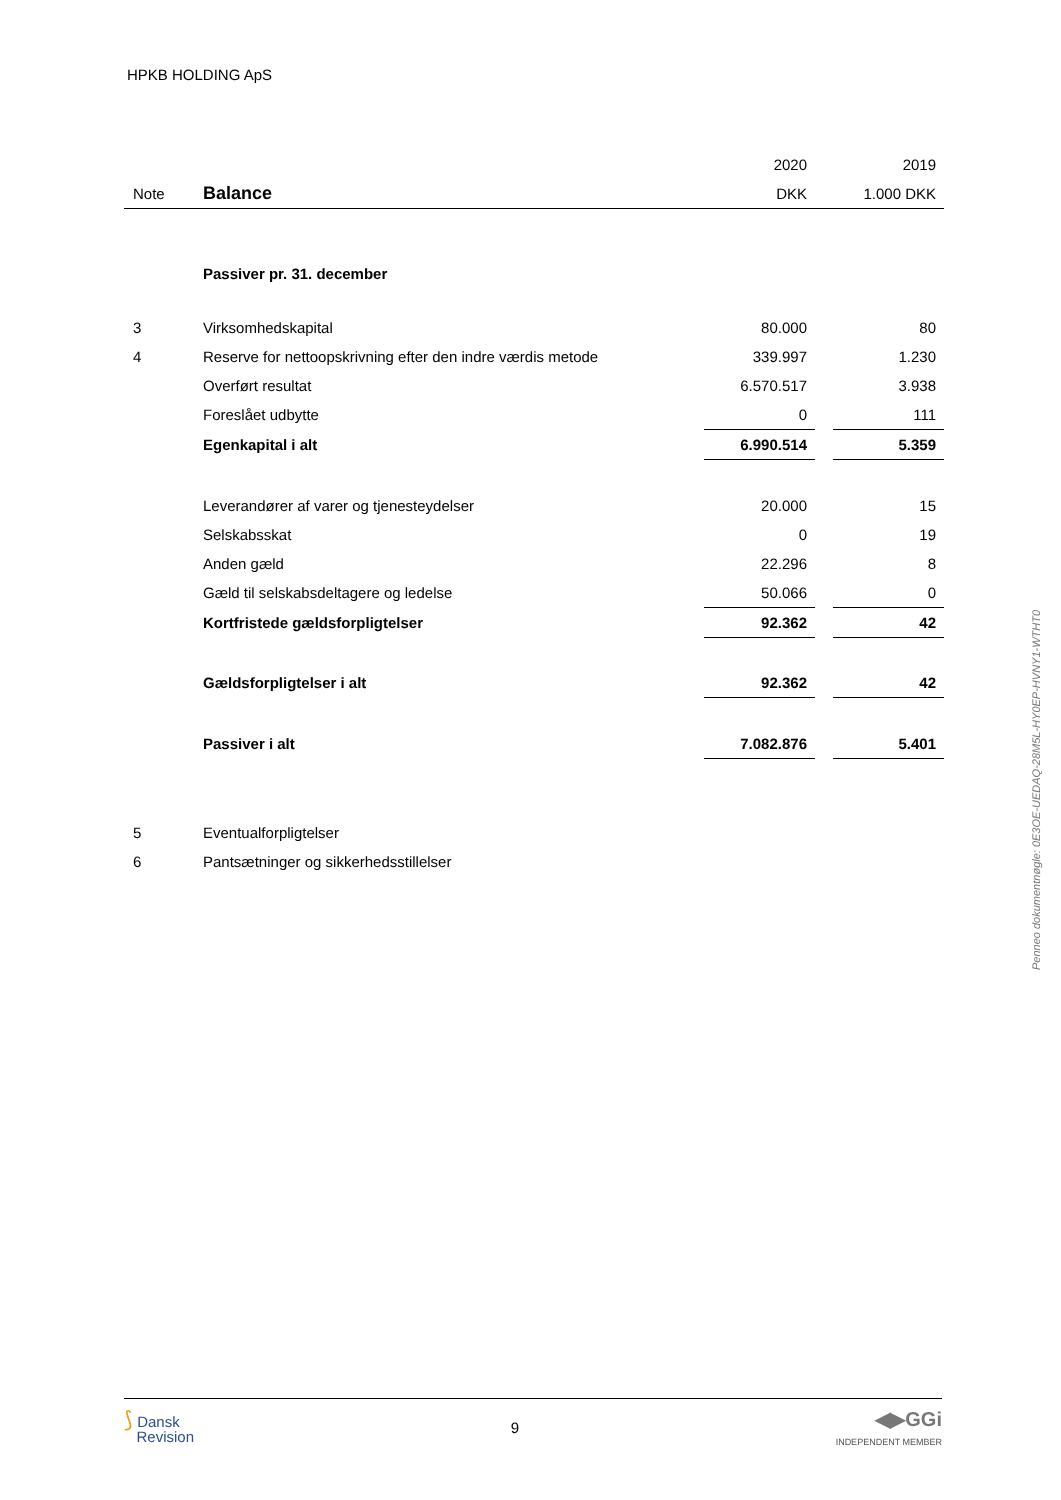HPKB HOLDING ApS
| | | 2020 | | 2019 |
| Note | Balance | DKK | | 1.000 DKK |
| | Passiver pr. 31. december | | | |
| 3 | Virksomhedskapital | 80.000 | | 80 |
| 4 | Reserve for nettoopskrivning efter den indre værdis metode | 339.997 | | 1.230 |
| | Overført resultat | 6.570.517 | | 3.938 |
| | Foreslået udbytte | 0 | | 111 |
| | Egenkapital i alt | 6.990.514 | | 5.359 |
| | Leverandører af varer og tjenesteydelser | 20.000 | | 15 |
| | Selskabsskat | 0 | | 19 |
| | Anden gæld | 22.296 | | 8 |
| | Gæld til selskabsdeltagere og ledelse | 50.066 | | 0 |
| | Kortfristede gældsforpligtelser | 92.362 | | 42 |
| | Gældsforpligtelser i alt | 92.362 | | 42 |
| | Passiver i alt | 7.082.876 | | 5.401 |
| 5 | Eventualforpligtelser | | | |
| 6 | Pantsætninger og sikkerhedsstillelser | | | |
Penneo dokumentnøgle: 0E3OE-UEDAQ-28M5L-HY0EP-HVNY1-WTHT0
⟆ Dansk
Revision
9
◀▶GGi
INDEPENDENT MEMBER